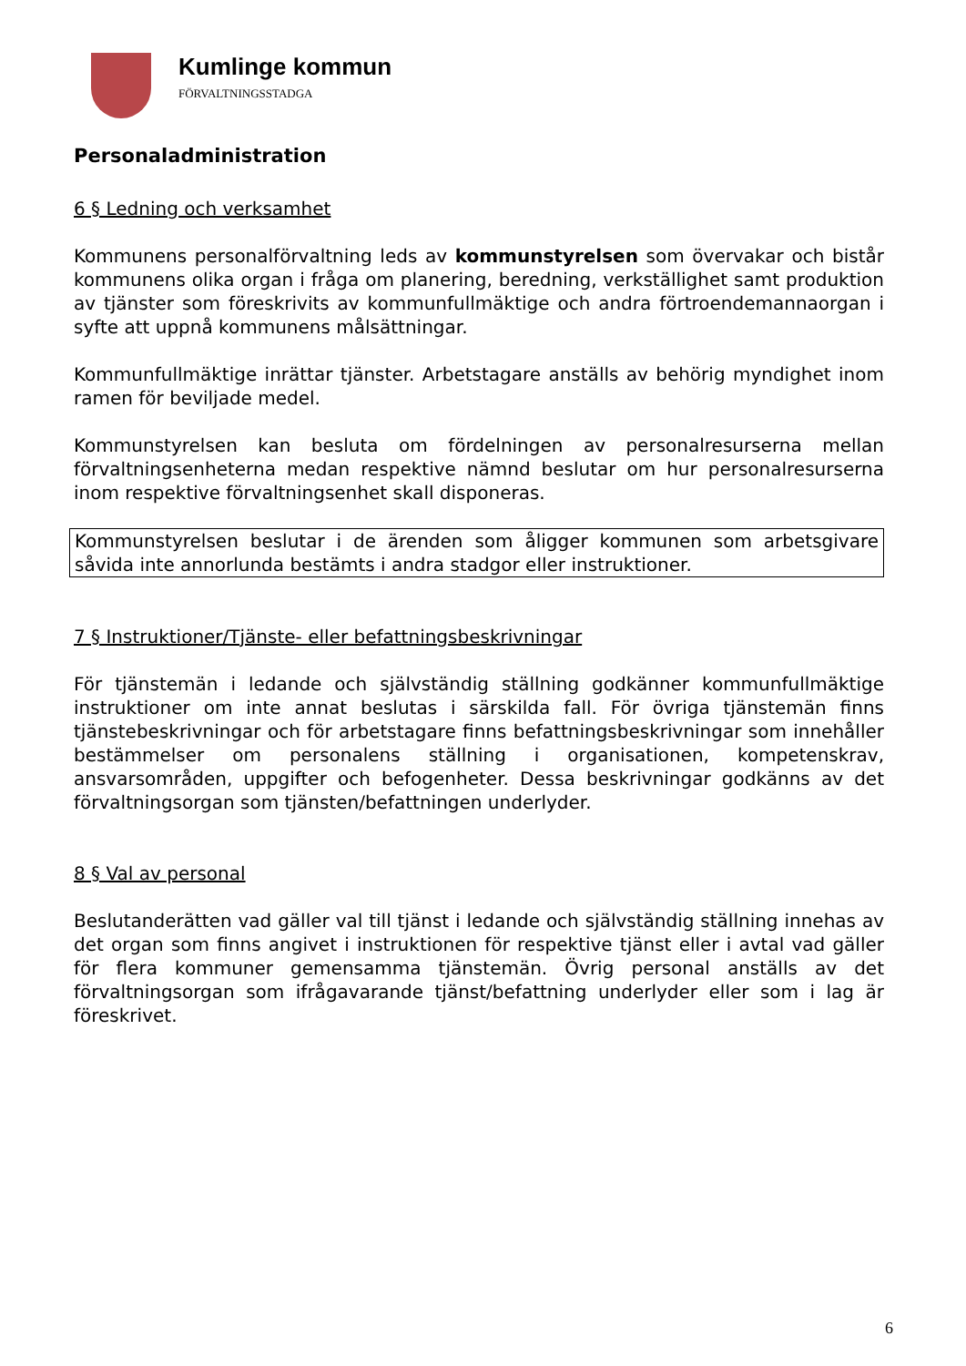Kumlinge kommun
FÖRVALTNINGSSTADGA
Personaladministration
6 § Ledning och verksamhet
Kommunens personalförvaltning leds av kommunstyrelsen som övervakar och bistår kommunens olika organ i fråga om planering, beredning, verkställighet samt produktion av tjänster som föreskrivits av kommunfullmäktige och andra förtroendemannaorgan i syfte att uppnå kommunens målsättningar.
Kommunfullmäktige inrättar tjänster. Arbetstagare anställs av behörig myndighet inom ramen för beviljade medel.
Kommunstyrelsen kan besluta om fördelningen av personalresurserna mellan förvaltningsenheterna medan respektive nämnd beslutar om hur personalresurserna inom respektive förvaltningsenhet skall disponeras.
Kommunstyrelsen beslutar i de ärenden som åligger kommunen som arbetsgivare såvida inte annorlunda bestämts i andra stadgor eller instruktioner.
7 § Instruktioner/Tjänste- eller befattningsbeskrivningar
För tjänstemän i ledande och självständig ställning godkänner kommunfullmäktige instruktioner om inte annat beslutas i särskilda fall. För övriga tjänstemän finns tjänstebeskrivningar och för arbetstagare finns befattningsbeskrivningar som innehåller bestämmelser om personalens ställning i organisationen, kompetenskrav, ansvarsområden, uppgifter och befogenheter. Dessa beskrivningar godkänns av det förvaltningsorgan som tjänsten/befattningen underlyder.
8 § Val av personal
Beslutanderätten vad gäller val till tjänst i ledande och självständig ställning innehas av det organ som finns angivet i instruktionen för respektive tjänst eller i avtal vad gäller för flera kommuner gemensamma tjänstemän. Övrig personal anställs av det förvaltningsorgan som ifrågavarande tjänst/befattning underlyder eller som i lag är föreskrivet.
6